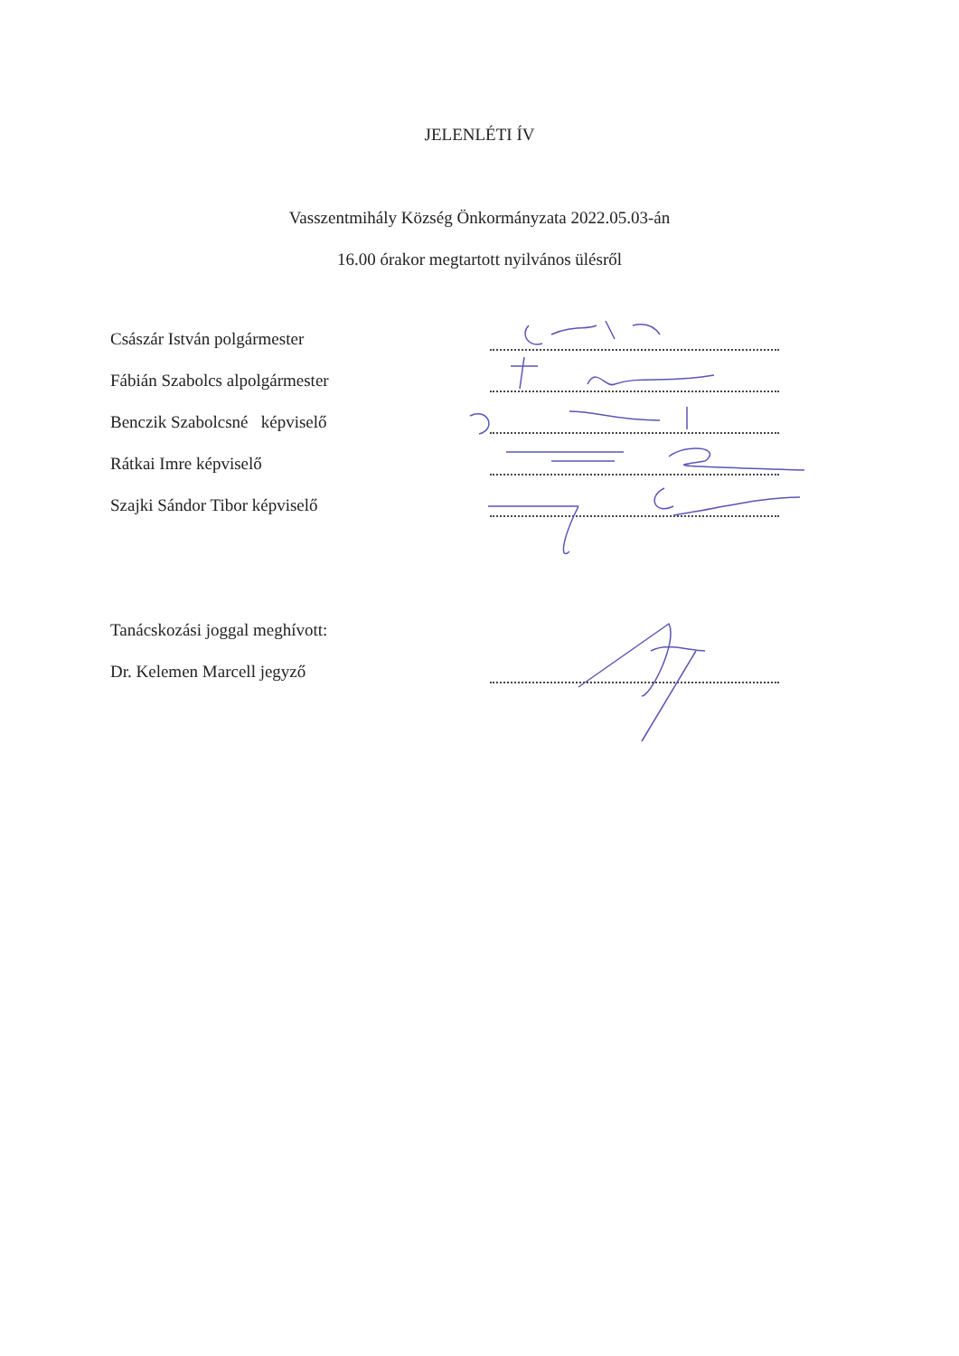JELENLÉTI ÍV
Vasszentmihály Község Önkormányzata 2022.05.03-án
16.00 órakor megtartott nyilvános ülésről
Császár István polgármester
Fábián Szabolcs alpolgármester
Benczik Szabolcsné képviselő
Rátkai Imre képviselő
Szajki Sándor Tibor képviselő
Tanácskozási joggal meghívott:
Dr. Kelemen Marcell jegyző